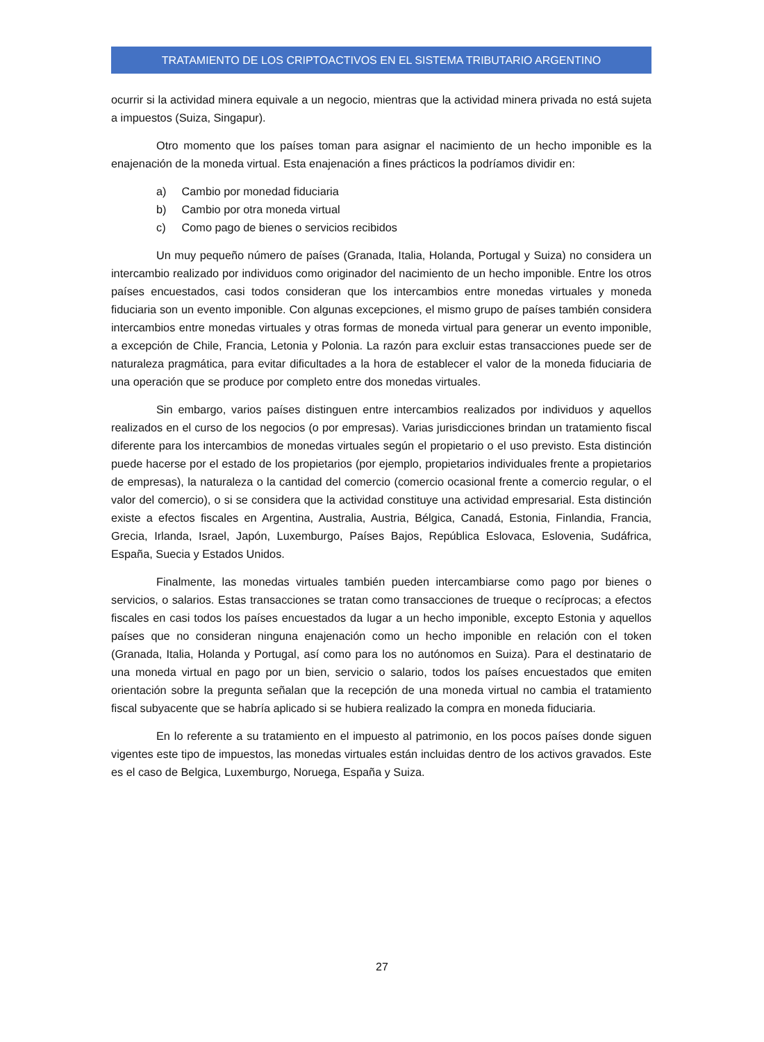TRATAMIENTO DE LOS CRIPTOACTIVOS EN EL SISTEMA TRIBUTARIO ARGENTINO
ocurrir si la actividad minera equivale a un negocio, mientras que la actividad minera privada no está sujeta a impuestos (Suiza, Singapur).
Otro momento que los países toman para asignar el nacimiento de un hecho imponible es la enajenación de la moneda virtual. Esta enajenación a fines prácticos la podríamos dividir en:
a) Cambio por monedad fiduciaria
b) Cambio por otra moneda virtual
c) Como pago de bienes o servicios recibidos
Un muy pequeño número de países (Granada, Italia, Holanda, Portugal y Suiza) no considera un intercambio realizado por individuos como originador del nacimiento de un hecho imponible. Entre los otros países encuestados, casi todos consideran que los intercambios entre monedas virtuales y moneda fiduciaria son un evento imponible. Con algunas excepciones, el mismo grupo de países también considera intercambios entre monedas virtuales y otras formas de moneda virtual para generar un evento imponible, a excepción de Chile, Francia, Letonia y Polonia. La razón para excluir estas transacciones puede ser de naturaleza pragmática, para evitar dificultades a la hora de establecer el valor de la moneda fiduciaria de una operación que se produce por completo entre dos monedas virtuales.
Sin embargo, varios países distinguen entre intercambios realizados por individuos y aquellos realizados en el curso de los negocios (o por empresas). Varias jurisdicciones brindan un tratamiento fiscal diferente para los intercambios de monedas virtuales según el propietario o el uso previsto. Esta distinción puede hacerse por el estado de los propietarios (por ejemplo, propietarios individuales frente a propietarios de empresas), la naturaleza o la cantidad del comercio (comercio ocasional frente a comercio regular, o el valor del comercio), o si se considera que la actividad constituye una actividad empresarial. Esta distinción existe a efectos fiscales en Argentina, Australia, Austria, Bélgica, Canadá, Estonia, Finlandia, Francia, Grecia, Irlanda, Israel, Japón, Luxemburgo, Países Bajos, República Eslovaca, Eslovenia, Sudáfrica, España, Suecia y Estados Unidos.
Finalmente, las monedas virtuales también pueden intercambiarse como pago por bienes o servicios, o salarios. Estas transacciones se tratan como transacciones de trueque o recíprocas; a efectos fiscales en casi todos los países encuestados da lugar a un hecho imponible, excepto Estonia y aquellos países que no consideran ninguna enajenación como un hecho imponible en relación con el token (Granada, Italia, Holanda y Portugal, así como para los no autónomos en Suiza). Para el destinatario de una moneda virtual en pago por un bien, servicio o salario, todos los países encuestados que emiten orientación sobre la pregunta señalan que la recepción de una moneda virtual no cambia el tratamiento fiscal subyacente que se habría aplicado si se hubiera realizado la compra en moneda fiduciaria.
En lo referente a su tratamiento en el impuesto al patrimonio, en los pocos países donde siguen vigentes este tipo de impuestos, las monedas virtuales están incluidas dentro de los activos gravados. Este es el caso de Belgica, Luxemburgo, Noruega, España y Suiza.
27